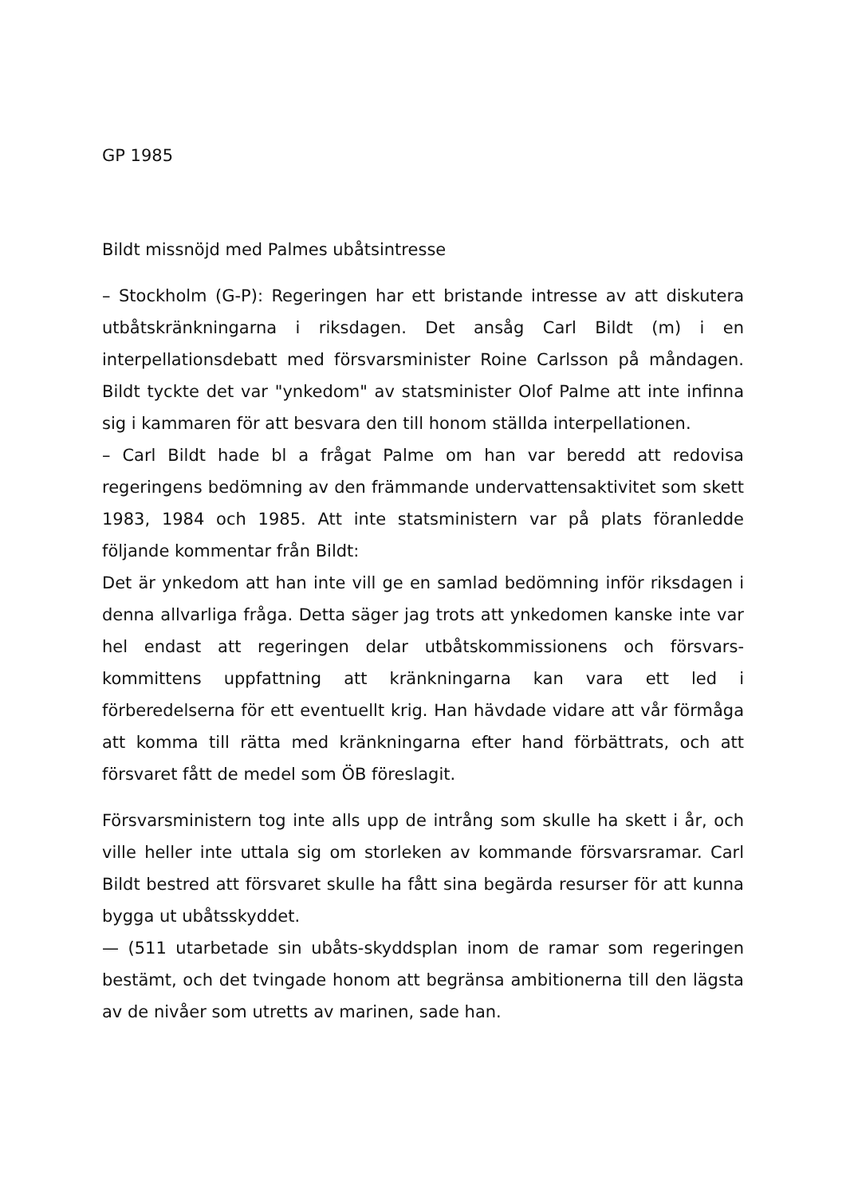GP 1985
Bildt missnöjd med Palmes ubåtsintresse
– Stockholm (G-P): Regeringen har ett bristande intresse av att diskutera utbåtskränkningarna i riksdagen. Det ansåg Carl Bildt (m) i en interpellationsdebatt med försvarsminister Roine Carlsson på måndagen. Bildt tyckte det var "ynkedom" av statsminister Olof Palme att inte infinna sig i kammaren för att besvara den till honom ställda interpellationen.
– Carl Bildt hade bl a frågat Palme om han var beredd att redovisa regeringens bedömning av den främmande undervattensaktivitet som skett 1983, 1984 och 1985. Att inte statsministern var på plats föranledde följande kommentar från Bildt:
Det är ynkedom att han inte vill ge en samlad bedömning inför riksdagen i denna allvarliga fråga. Detta säger jag trots att ynkedomen kanske inte var hel endast att regeringen delar utbåtskommissionens och försvars-kommittens uppfattning att kränkningarna kan vara ett led i förberedelserna för ett eventuellt krig. Han hävdade vidare att vår förmåga att komma till rätta med kränkningarna efter hand förbättrats, och att försvaret fått de medel som ÖB föreslagit.
Försvarsministern tog inte alls upp de intrång som skulle ha skett i år, och ville heller inte uttala sig om storleken av kommande försvarsramar. Carl Bildt bestred att försvaret skulle ha fått sina begärda resurser för att kunna bygga ut ubåtsskyddet.
— (511 utarbetade sin ubåts-skyddsplan inom de ramar som regeringen bestämt, och det tvingade honom att begränsa ambitionerna till den lägsta av de nivåer som utretts av marinen, sade han.